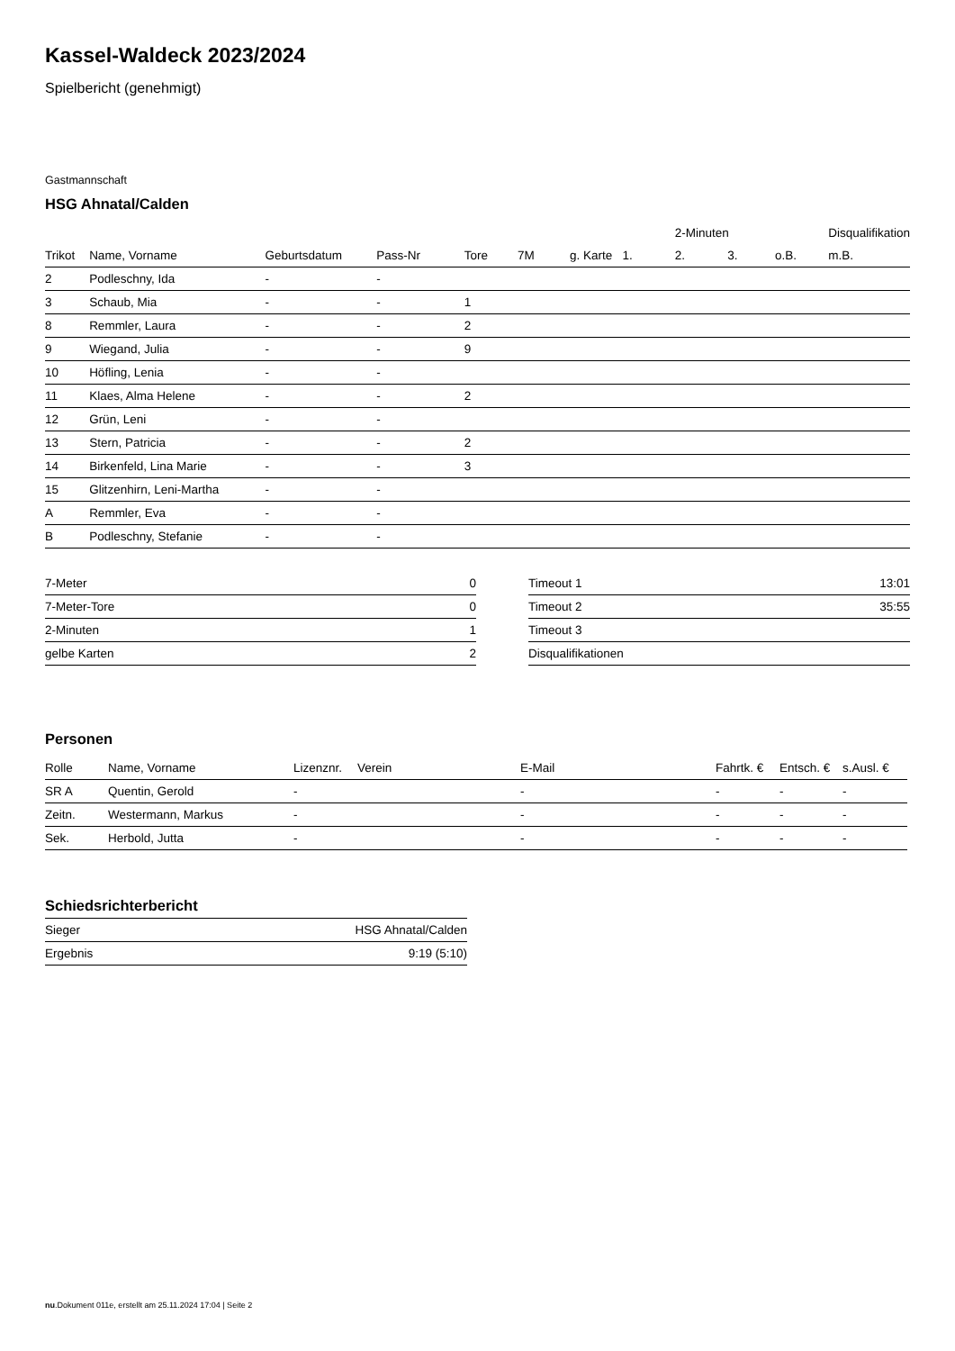Kassel-Waldeck 2023/2024
Spielbericht (genehmigt)
Gastmannschaft
HSG Ahnatal/Calden
| | | | | | | | | 2-Minuten | | | Disqualifikation |
| --- | --- | --- | --- | --- | --- | --- | --- | --- | --- | --- | --- |
| Trikot | Name, Vorname | Geburtsdatum | Pass-Nr | Tore | 7M | g. Karte | 1. | 2. | 3. | o.B. | m.B. |
| 2 | Podleschny, Ida | - | - | | | | | | | | |
| 3 | Schaub, Mia | - | - | 1 | | | | | | | |
| 8 | Remmler, Laura | - | - | 2 | | | | | | | |
| 9 | Wiegand, Julia | - | - | 9 | | | | | | | |
| 10 | Höfling, Lenia | - | - | | | | | | | | |
| 11 | Klaes, Alma Helene | - | - | 2 | | | | | | | |
| 12 | Grün, Leni | - | - | | | | | | | | |
| 13 | Stern, Patricia | - | - | 2 | | | | | | | |
| 14 | Birkenfeld, Lina Marie | - | - | 3 | | | | | | | |
| 15 | Glitzenhirn, Leni-Martha | - | - | | | | | | | | |
| A | Remmler, Eva | - | - | | | | | | | | |
| B | Podleschny, Stefanie | - | - | | | | | | | | |
| 7-Meter | 0 |
| 7-Meter-Tore | 0 |
| 2-Minuten | 1 |
| gelbe Karten | 2 |
| Timeout 1 | 13:01 |
| Timeout 2 | 35:55 |
| Timeout 3 | |
| Disqualifikationen | |
Personen
| Rolle | Name, Vorname | Lizenznr. | Verein | E-Mail | Fahrtk. € | Entsch. € | s.Ausl. € |
| --- | --- | --- | --- | --- | --- | --- | --- |
| SR A | Quentin, Gerold | - | | - | - | - | - |
| Zeitn. | Westermann, Markus | - | | - | - | - | - |
| Sek. | Herbold, Jutta | - | | - | - | - | - |
Schiedsrichterbericht
| Sieger | HSG Ahnatal/Calden |
| Ergebnis | 9:19 (5:10) |
nu.Dokument 011e, erstellt am 25.11.2024 17:04 | Seite 2